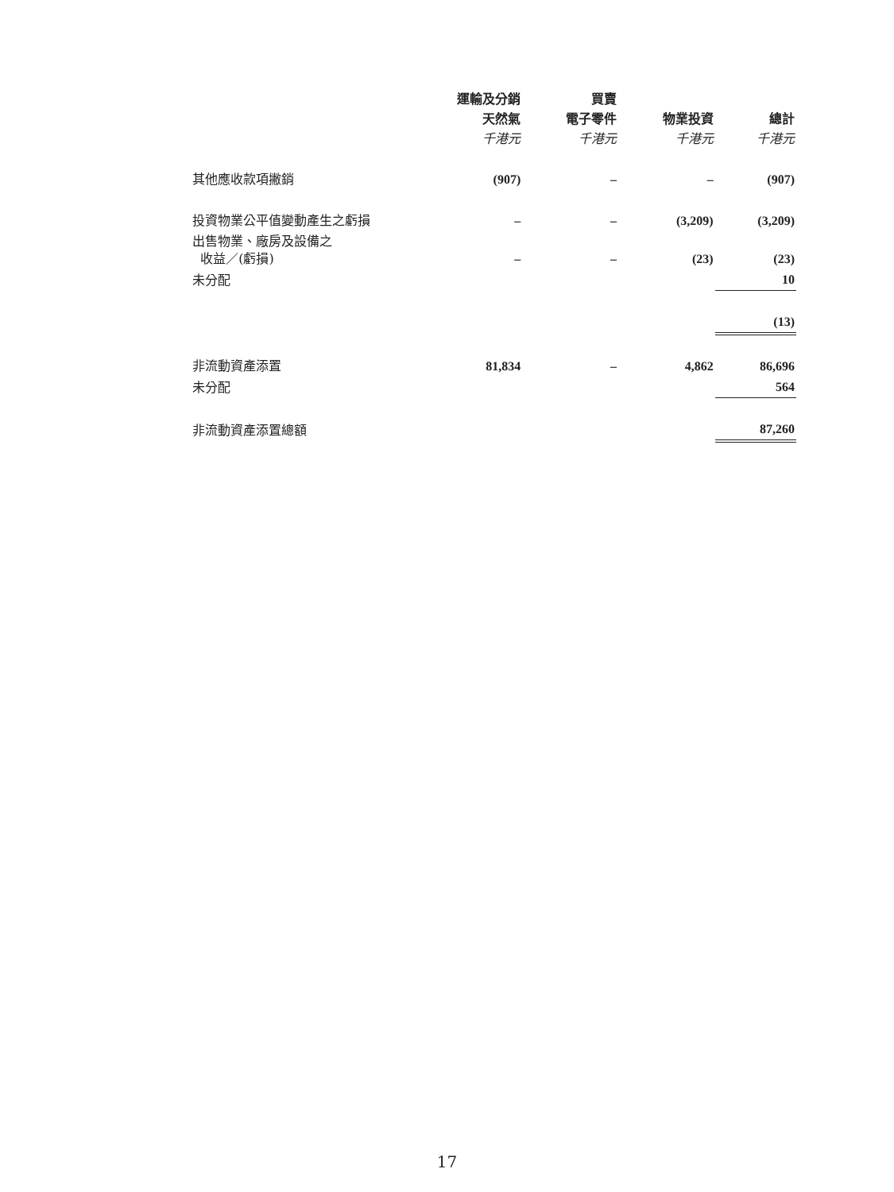| | 運輸及分銷 天然氣 千港元 | 買賣 電子零件 千港元 | 物業投資 千港元 | 總計 千港元 |
| --- | --- | --- | --- | --- |
| 其他應收款項撇銷 | (907) | – | – | (907) |
| 投資物業公平值變動產生之虧損 | – | – | (3,209) | (3,209) |
| 出售物業、廠房及設備之 收益／(虧損) | – | – | (23) | (23) |
| 未分配 | | | | 10 |
| | | | | (13) |
| 非流動資產添置 | 81,834 | – | 4,862 | 86,696 |
| 未分配 | | | | 564 |
| 非流動資產添置總額 | | | | 87,260 |
17